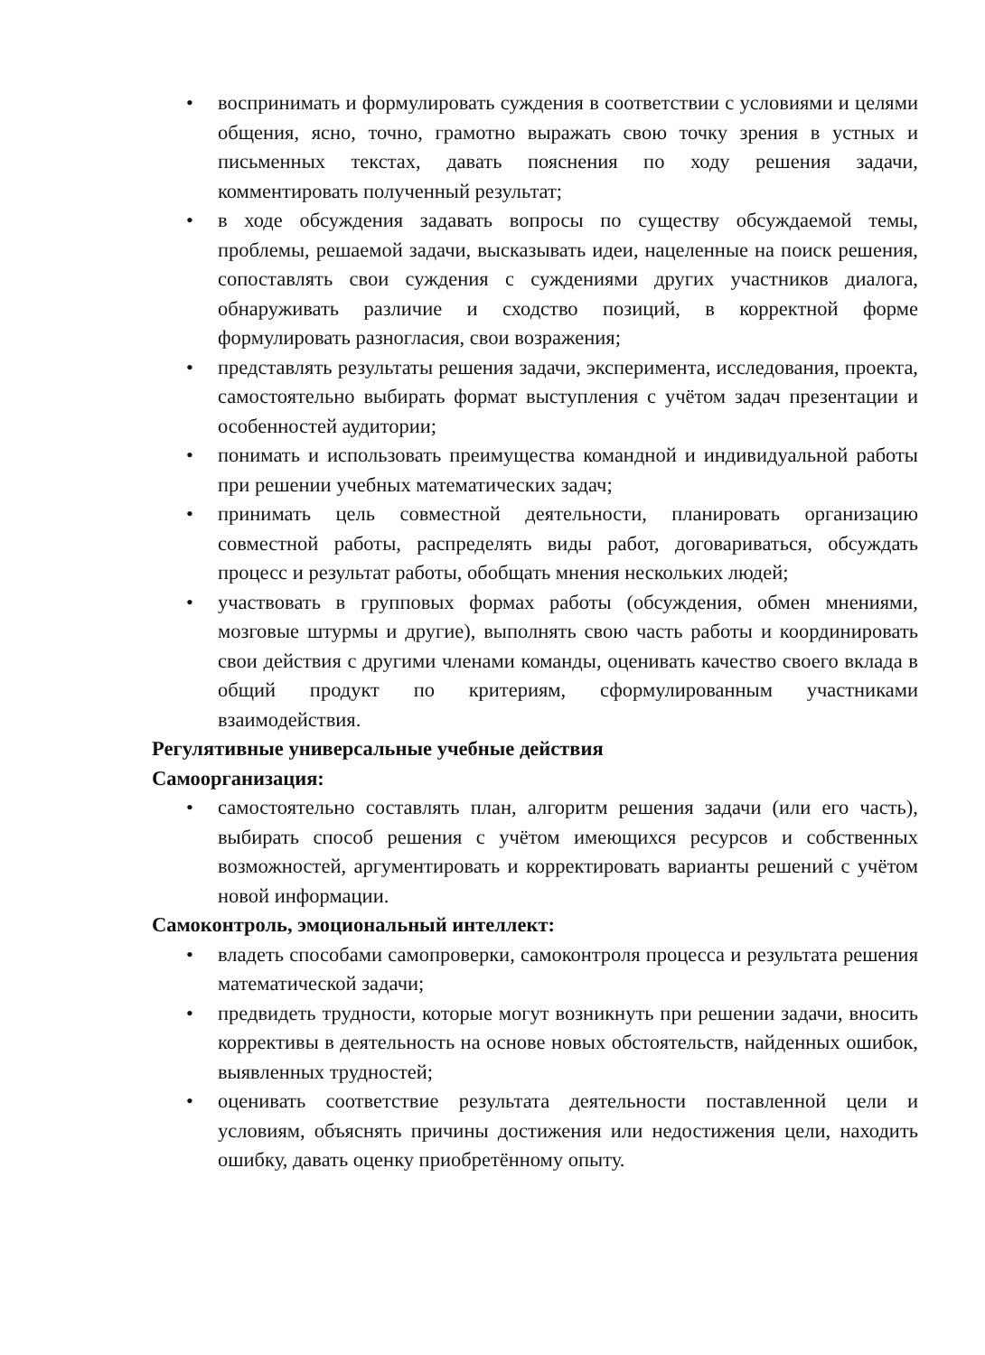• воспринимать и формулировать суждения в соответствии с условиями и целями общения, ясно, точно, грамотно выражать свою точку зрения в устных и письменных текстах, давать пояснения по ходу решения задачи, комментировать полученный результат;
• в ходе обсуждения задавать вопросы по существу обсуждаемой темы, проблемы, решаемой задачи, высказывать идеи, нацеленные на поиск решения, сопоставлять свои суждения с суждениями других участников диалога, обнаруживать различие и сходство позиций, в корректной форме формулировать разногласия, свои возражения;
• представлять результаты решения задачи, эксперимента, исследования, проекта, самостоятельно выбирать формат выступления с учётом задач презентации и особенностей аудитории;
• понимать и использовать преимущества командной и индивидуальной работы при решении учебных математических задач;
• принимать цель совместной деятельности, планировать организацию совместной работы, распределять виды работ, договариваться, обсуждать процесс и результат работы, обобщать мнения нескольких людей;
• участвовать в групповых формах работы (обсуждения, обмен мнениями, мозговые штурмы и другие), выполнять свою часть работы и координировать свои действия с другими членами команды, оценивать качество своего вклада в общий продукт по критериям, сформулированным участниками взаимодействия.
Регулятивные универсальные учебные действия
Самоорганизация:
• самостоятельно составлять план, алгоритм решения задачи (или его часть), выбирать способ решения с учётом имеющихся ресурсов и собственных возможностей, аргументировать и корректировать варианты решений с учётом новой информации.
Самоконтроль, эмоциональный интеллект:
• владеть способами самопроверки, самоконтроля процесса и результата решения математической задачи;
• предвидеть трудности, которые могут возникнуть при решении задачи, вносить коррективы в деятельность на основе новых обстоятельств, найденных ошибок, выявленных трудностей;
• оценивать соответствие результата деятельности поставленной цели и условиям, объяснять причины достижения или недостижения цели, находить ошибку, давать оценку приобретённому опыту.